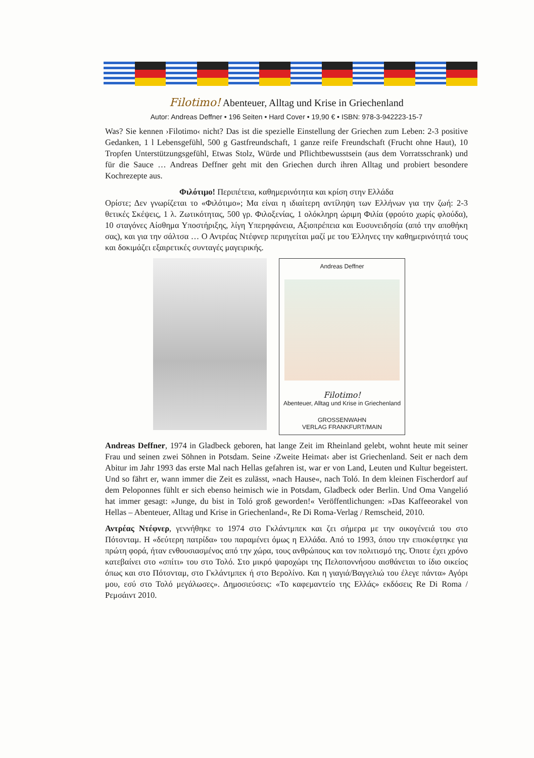Filotimo! Abenteuer, Alltag und Krise in Griechenland
Autor: Andreas Deffner • 196 Seiten • Hard Cover • 19,90 € • ISBN: 978-3-942223-15-7
Was? Sie kennen ›Filotimo‹ nicht? Das ist die spezielle Einstellung der Griechen zum Leben: 2-3 positive Gedanken, 1 l Lebensgefühl, 500 g Gastfreundschaft, 1 ganze reife Freundschaft (Frucht ohne Haut), 10 Tropfen Unterstützungsgefühl, Etwas Stolz, Würde und Pflichtbewusstsein (aus dem Vorratsschrank) und für die Sauce … Andreas Deffner geht mit den Griechen durch ihren Alltag und probiert besondere Kochrezepte aus.
Φιλότιμο! Περιπέτεια, καθημερινότητα και κρίση στην Ελλάδα
Ορίστε; Δεν γνωρίζεται το «Φιλότιμο»; Μα είναι η ιδιαίτερη αντίληψη των Ελλήνων για την ζωή: 2-3 θετικές Σκέψεις, 1 λ. Ζωτικότητας, 500 γρ. Φιλοξενίας, 1 ολόκληρη ώριμη Φιλία (φρούτο χωρίς φλούδα), 10 σταγόνες Αίσθημα Υποστήριξης, λίγη Υπερηφάνεια, Αξιοπρέπεια και Ευσυνειδησία (από την αποθήκη σας), και για την σάλτσα … Ο Αντρέας Ντέφνερ περιηγείται μαζί με του Έλληνες την καθημερινότητά τους και δοκιμάζει εξαιρετικές συνταγές μαγειρικής.
Andreas Deffner
Filotimo!
Abenteuer, Alltag und Krise in Griechenland
GROSSENWAHN
VERLAG FRANKFURT/MAIN
Andreas Deffner, 1974 in Gladbeck geboren, hat lange Zeit im Rheinland gelebt, wohnt heute mit seiner Frau und seinen zwei Söhnen in Potsdam. Seine ›Zweite Heimat‹ aber ist Griechenland. Seit er nach dem Abitur im Jahr 1993 das erste Mal nach Hellas gefahren ist, war er von Land, Leuten und Kultur begeistert. Und so fährt er, wann immer die Zeit es zulässt, »nach Hause«, nach Toló. In dem kleinen Fischerdorf auf dem Peloponnes fühlt er sich ebenso heimisch wie in Potsdam, Gladbeck oder Berlin. Und Oma Vangelió hat immer gesagt: »Junge, du bist in Toló groß geworden!« Veröffentlichungen: »Das Kaffeeorakel von Hellas – Abenteuer, Alltag und Krise in Griechenland«, Re Di Roma-Verlag / Remscheid, 2010.
Αντρέας Ντέφνερ, γεννήθηκε το 1974 στο Γκλάντμπεκ και ζει σήμερα με την οικογένειά του στο Πότσνταμ. Η «δεύτερη πατρίδα» του παραμένει όμως η Ελλάδα. Από το 1993, όπου την επισκέφτηκε για πρώτη φορά, ήταν ενθουσιασμένος από την χώρα, τους ανθρώπους και τον πολιτισμό της. Όποτε έχει χρόνο κατεβαίνει στο «σπίτι» του στο Τολό. Στο μικρό ψαροχώρι της Πελοποννήσου αισθάνεται το ίδιο οικείος όπως και στο Πότσνταμ, στο Γκλάντμπεκ ή στο Βερολίνο. Και η γιαγιά/Βαγγελιώ του έλεγε πάντα» Αγόρι μου, εσύ στο Τολό μεγάλωσες». Δημοσιεύσεις: «Το καφεμαντείο της Ελλάς» εκδόσεις Re Di Roma / Ρεμσάιντ 2010.